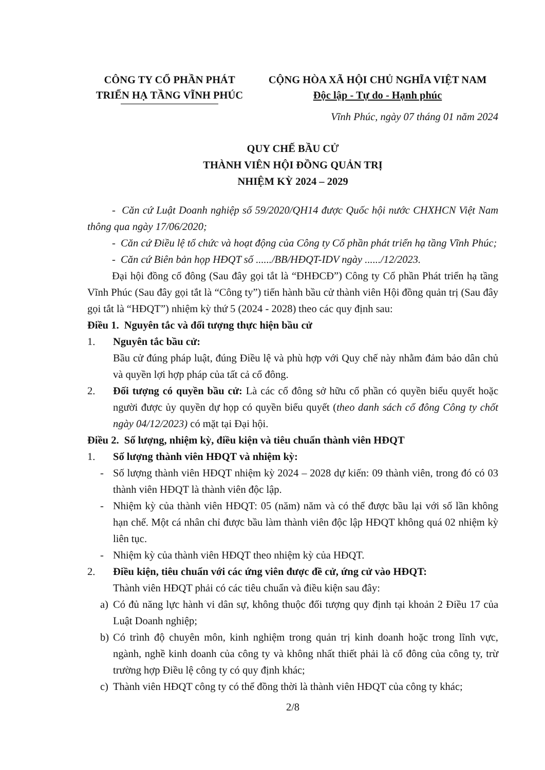CÔNG TY CỔ PHẦN PHÁT
TRIỂN HẠ TẦNG VĨNH PHÚC
CỘNG HÒA XÃ HỘI CHỦ NGHĨA VIỆT NAM
Độc lập - Tự do - Hạnh phúc
Vĩnh Phúc, ngày 07 tháng 01 năm 2024
QUY CHẾ BẦU CỬ
THÀNH VIÊN HỘI ĐỒNG QUẢN TRỊ
NHIỆM KỲ 2024 – 2029
- Căn cứ Luật Doanh nghiệp số 59/2020/QH14 được Quốc hội nước CHXHCN Việt Nam thông qua ngày 17/06/2020;
- Căn cứ Điều lệ tổ chức và hoạt động của Công ty Cổ phần phát triển hạ tầng Vĩnh Phúc;
- Căn cứ Biên bản họp HĐQT số ....../BB/HĐQT-IDV ngày ....../12/2023.
Đại hội đồng cổ đông (Sau đây gọi tắt là “ĐHĐCĐ”) Công ty Cổ phần Phát triển hạ tầng Vĩnh Phúc (Sau đây gọi tắt là “Công ty”) tiến hành bầu cử thành viên Hội đồng quản trị (Sau đây gọi tắt là “HĐQT”) nhiệm kỳ thứ 5 (2024 - 2028) theo các quy định sau:
Điều 1. Nguyên tắc và đối tượng thực hiện bầu cử
1. Nguyên tắc bầu cử:
Bầu cử đúng pháp luật, đúng Điều lệ và phù hợp với Quy chế này nhằm đảm bảo dân chủ và quyền lợi hợp pháp của tất cả cổ đông.
2. Đối tượng có quyền bầu cử: Là các cổ đông sở hữu cổ phần có quyền biểu quyết hoặc người được ủy quyền dự họp có quyền biểu quyết (theo danh sách cổ đông Công ty chốt ngày 04/12/2023) có mặt tại Đại hội.
Điều 2. Số lượng, nhiệm kỳ, điều kiện và tiêu chuẩn thành viên HĐQT
1. Số lượng thành viên HĐQT và nhiệm kỳ:
- Số lượng thành viên HĐQT nhiệm kỳ 2024 – 2028 dự kiến: 09 thành viên, trong đó có 03 thành viên HĐQT là thành viên độc lập.
- Nhiệm kỳ của thành viên HĐQT: 05 (năm) năm và có thể được bầu lại với số lần không hạn chế. Một cá nhân chỉ được bầu làm thành viên độc lập HĐQT không quá 02 nhiệm kỳ liên tục.
- Nhiệm kỳ của thành viên HĐQT theo nhiệm kỳ của HĐQT.
2. Điều kiện, tiêu chuẩn với các ứng viên được đề cử, ứng cử vào HĐQT:
Thành viên HĐQT phải có các tiêu chuẩn và điều kiện sau đây:
a) Có đủ năng lực hành vi dân sự, không thuộc đối tượng quy định tại khoản 2 Điều 17 của Luật Doanh nghiệp;
b) Có trình độ chuyên môn, kinh nghiệm trong quản trị kinh doanh hoặc trong lĩnh vực, ngành, nghề kinh doanh của công ty và không nhất thiết phải là cổ đông của công ty, trừ trường hợp Điều lệ công ty có quy định khác;
c) Thành viên HĐQT công ty có thể đồng thời là thành viên HĐQT của công ty khác;
2/8